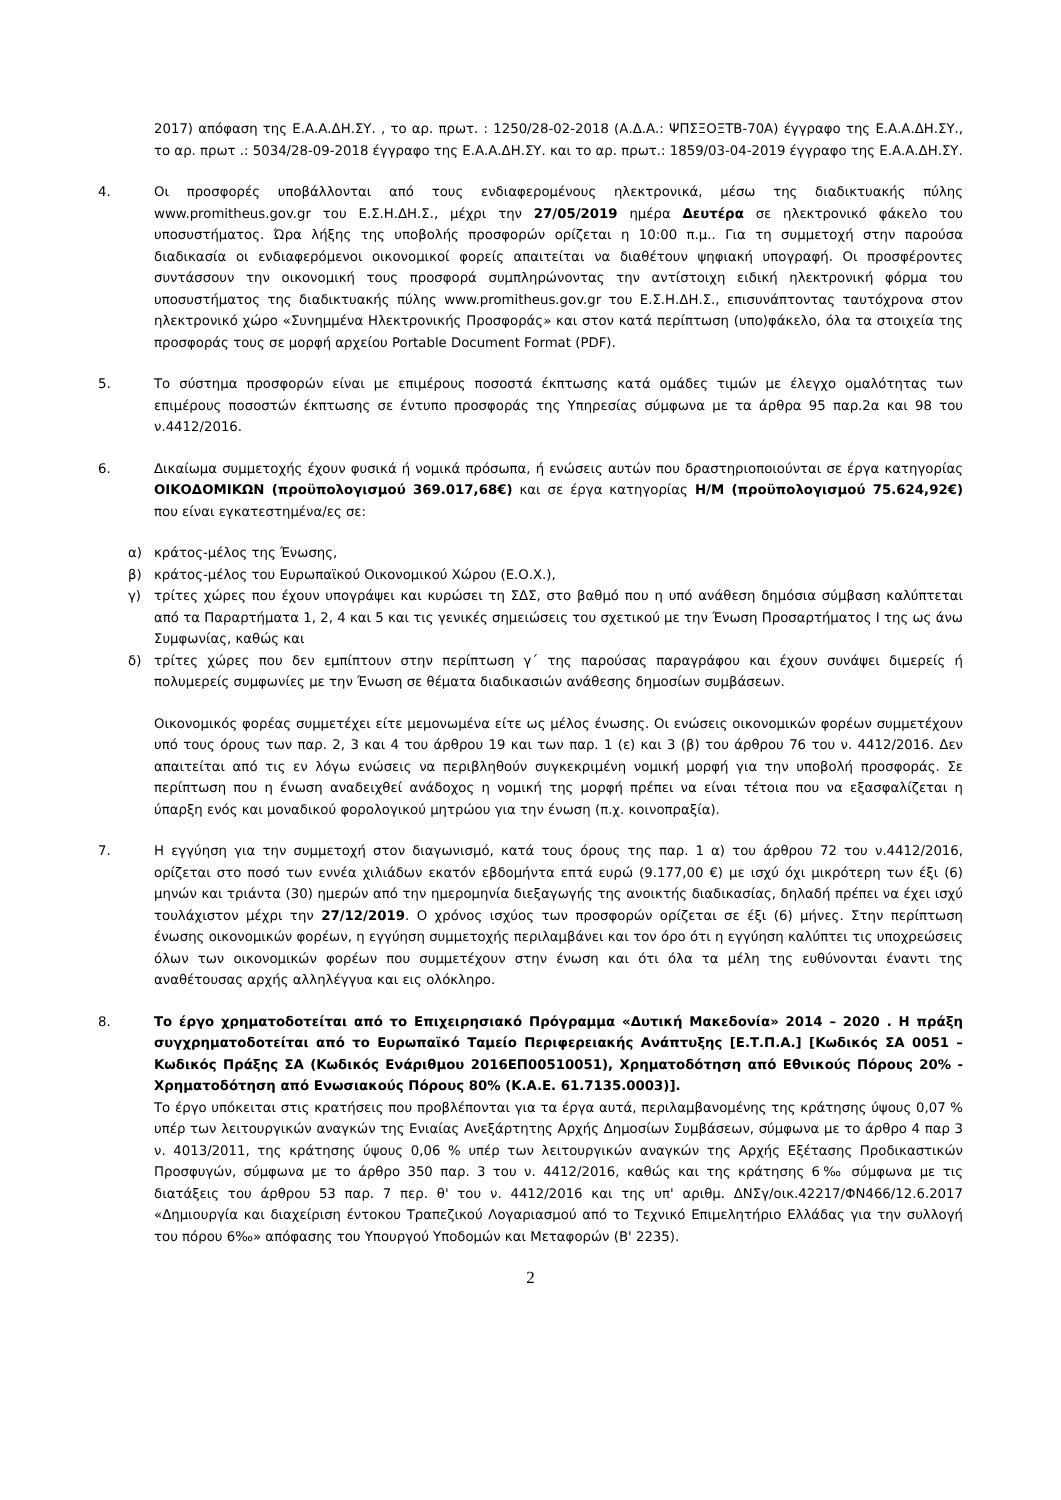2017) απόφαση της Ε.Α.Α.ΔΗ.ΣΥ. , το αρ. πρωτ. : 1250/28-02-2018 (Α.Δ.Α.: ΨΠΣΞΟΞΤΒ-70Α) έγγραφο της Ε.Α.Α.ΔΗ.ΣΥ., το αρ. πρωτ .: 5034/28-09-2018 έγγραφο της Ε.Α.Α.ΔΗ.ΣΥ. και το αρ. πρωτ.: 1859/03-04-2019 έγγραφο της Ε.Α.Α.ΔΗ.ΣΥ.
4. Οι προσφορές υποβάλλονται από τους ενδιαφερομένους ηλεκτρονικά, μέσω της διαδικτυακής πύλης www.promitheus.gov.gr του Ε.Σ.Η.ΔΗ.Σ., μέχρι την 27/05/2019 ημέρα Δευτέρα σε ηλεκτρονικό φάκελο του υποσυστήματος. Ώρα λήξης της υποβολής προσφορών ορίζεται η 10:00 π.μ.. Για τη συμμετοχή στην παρούσα διαδικασία οι ενδιαφερόμενοι οικονομικοί φορείς απαιτείται να διαθέτουν ψηφιακή υπογραφή. Οι προσφέροντες συντάσσουν την οικονομική τους προσφορά συμπληρώνοντας την αντίστοιχη ειδική ηλεκτρονική φόρμα του υποσυστήματος της διαδικτυακής πύλης www.promitheus.gov.gr του Ε.Σ.Η.ΔΗ.Σ., επισυνάπτοντας ταυτόχρονα στον ηλεκτρονικό χώρο «Συνημμένα Ηλεκτρονικής Προσφοράς» και στον κατά περίπτωση (υπο)φάκελο, όλα τα στοιχεία της προσφοράς τους σε μορφή αρχείου Portable Document Format (PDF).
5. Το σύστημα προσφορών είναι με επιμέρους ποσοστά έκπτωσης κατά ομάδες τιμών με έλεγχο ομαλότητας των επιμέρους ποσοστών έκπτωσης σε έντυπο προσφοράς της Υπηρεσίας σύμφωνα με τα άρθρα 95 παρ.2α και 98 του ν.4412/2016.
6. Δικαίωμα συμμετοχής έχουν φυσικά ή νομικά πρόσωπα, ή ενώσεις αυτών που δραστηριοποιούνται σε έργα κατηγορίας ΟΙΚΟΔΟΜΙΚΩΝ (προϋπολογισμού 369.017,68€) και σε έργα κατηγορίας Η/Μ (προϋπολογισμού 75.624,92€) που είναι εγκατεστημένα/ες σε:
α) κράτος-μέλος της Ένωσης,
β) κράτος-μέλος του Ευρωπαϊκού Οικονομικού Χώρου (Ε.Ο.Χ.),
γ) τρίτες χώρες που έχουν υπογράψει και κυρώσει τη ΣΔΣ, στο βαθμό που η υπό ανάθεση δημόσια σύμβαση καλύπτεται από τα Παραρτήματα 1, 2, 4 και 5 και τις γενικές σημειώσεις του σχετικού με την Ένωση Προσαρτήματος Ι της ως άνω Συμφωνίας, καθώς και
δ) τρίτες χώρες που δεν εμπίπτουν στην περίπτωση γ΄ της παρούσας παραγράφου και έχουν συνάψει διμερείς ή πολυμερείς συμφωνίες με την Ένωση σε θέματα διαδικασιών ανάθεσης δημοσίων συμβάσεων.
Οικονομικός φορέας συμμετέχει είτε μεμονωμένα είτε ως μέλος ένωσης. Οι ενώσεις οικονομικών φορέων συμμετέχουν υπό τους όρους των παρ. 2, 3 και 4 του άρθρου 19 και των παρ. 1 (ε) και 3 (β) του άρθρου 76 του ν. 4412/2016. Δεν απαιτείται από τις εν λόγω ενώσεις να περιβληθούν συγκεκριμένη νομική μορφή για την υποβολή προσφοράς. Σε περίπτωση που η ένωση αναδειχθεί ανάδοχος η νομική της μορφή πρέπει να είναι τέτοια που να εξασφαλίζεται η ύπαρξη ενός και μοναδικού φορολογικού μητρώου για την ένωση (π.χ. κοινοπραξία).
7. Η εγγύηση για την συμμετοχή στον διαγωνισμό, κατά τους όρους της παρ. 1 α) του άρθρου 72 του ν.4412/2016, ορίζεται στο ποσό των εννέα χιλιάδων εκατόν εβδομήντα επτά ευρώ (9.177,00 €) με ισχύ όχι μικρότερη των έξι (6) μηνών και τριάντα (30) ημερών από την ημερομηνία διεξαγωγής της ανοικτής διαδικασίας, δηλαδή πρέπει να έχει ισχύ τουλάχιστον μέχρι την 27/12/2019. Ο χρόνος ισχύος των προσφορών ορίζεται σε έξι (6) μήνες. Στην περίπτωση ένωσης οικονομικών φορέων, η εγγύηση συμμετοχής περιλαμβάνει και τον όρο ότι η εγγύηση καλύπτει τις υποχρεώσεις όλων των οικονομικών φορέων που συμμετέχουν στην ένωση και ότι όλα τα μέλη της ευθύνονται έναντι της αναθέτουσας αρχής αλληλέγγυα και εις ολόκληρο.
8. Το έργο χρηματοδοτείται από το Επιχειρησιακό Πρόγραμμα «Δυτική Μακεδονία» 2014 – 2020 . Η πράξη συγχρηματοδοτείται από το Ευρωπαϊκό Ταμείο Περιφερειακής Ανάπτυξης [Ε.Τ.Π.Α.] [Κωδικός ΣΑ 0051 – Κωδικός Πράξης ΣΑ (Κωδικός Ενάριθμου 2016ΕΠ00510051), Χρηματοδότηση από Εθνικούς Πόρους 20% - Χρηματοδότηση από Ενωσιακούς Πόρους 80% (Κ.Α.Ε. 61.7135.0003)].
Το έργο υπόκειται στις κρατήσεις που προβλέπονται για τα έργα αυτά, περιλαμβανομένης της κράτησης ύψους 0,07 % υπέρ των λειτουργικών αναγκών της Ενιαίας Ανεξάρτητης Αρχής Δημοσίων Συμβάσεων, σύμφωνα με το άρθρο 4 παρ 3 ν. 4013/2011, της κράτησης ύψους 0,06 % υπέρ των λειτουργικών αναγκών της Αρχής Εξέτασης Προδικαστικών Προσφυγών, σύμφωνα με το άρθρο 350 παρ. 3 του ν. 4412/2016, καθώς και της κράτησης 6‰ σύμφωνα με τις διατάξεις του άρθρου 53 παρ. 7 περ. θ' του ν. 4412/2016 και της υπ' αριθμ. ΔΝΣγ/οικ.42217/ΦΝ466/12.6.2017 «Δημιουργία και διαχείριση έντοκου Τραπεζικού Λογαριασμού από το Τεχνικό Επιμελητήριο Ελλάδας για την συλλογή του πόρου 6‰» απόφασης του Υπουργού Υποδομών και Μεταφορών (Β' 2235).
2